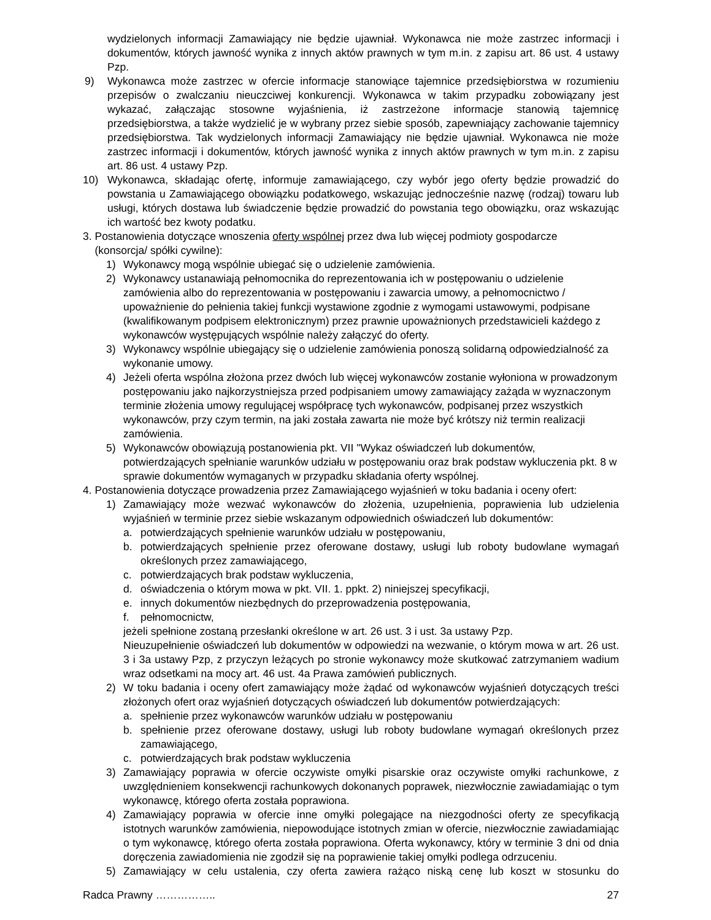wydzielonych informacji Zamawiający nie będzie ujawniał. Wykonawca nie może zastrzec informacji i dokumentów, których jawność wynika z innych aktów prawnych w tym m.in. z zapisu art. 86 ust. 4 ustawy Pzp.
9) Wykonawca może zastrzec w ofercie informacje stanowiące tajemnice przedsiębiorstwa w rozumieniu przepisów o zwalczaniu nieuczciwej konkurencji. Wykonawca w takim przypadku zobowiązany jest wykazać, załączając stosowne wyjaśnienia, iż zastrzeżone informacje stanowią tajemnicę przedsiębiorstwa, a także wydzielić je w wybrany przez siebie sposób, zapewniający zachowanie tajemnicy przedsiębiorstwa. Tak wydzielonych informacji Zamawiający nie będzie ujawniał. Wykonawca nie może zastrzec informacji i dokumentów, których jawność wynika z innych aktów prawnych w tym m.in. z zapisu art. 86 ust. 4 ustawy Pzp.
10) Wykonawca, składając ofertę, informuje zamawiającego, czy wybór jego oferty będzie prowadzić do powstania u Zamawiającego obowiązku podatkowego, wskazując jednocześnie nazwę (rodzaj) towaru lub usługi, których dostawa lub świadczenie będzie prowadzić do powstania tego obowiązku, oraz wskazując ich wartość bez kwoty podatku.
3. Postanowienia dotyczące wnoszenia oferty wspólnej przez dwa lub więcej podmioty gospodarcze
(konsorcja/ spółki cywilne):
1) Wykonawcy mogą wspólnie ubiegać się o udzielenie zamówienia.
2) Wykonawcy ustanawiają pełnomocnika do reprezentowania ich w postępowaniu o udzielenie zamówienia albo do reprezentowania w postępowaniu i zawarcia umowy, a pełnomocnictwo / upoważnienie do pełnienia takiej funkcji wystawione zgodnie z wymogami ustawowymi, podpisane (kwalifikowanym podpisem elektronicznym) przez prawnie upoważnionych przedstawicieli każdego z wykonawców występujących wspólnie należy załączyć do oferty.
3) Wykonawcy wspólnie ubiegający się o udzielenie zamówienia ponoszą solidarną odpowiedzialność za wykonanie umowy.
4) Jeżeli oferta wspólna złożona przez dwóch lub więcej wykonawców zostanie wyłoniona w prowadzonym postępowaniu jako najkorzystniejsza przed podpisaniem umowy zamawiający zażąda w wyznaczonym terminie złożenia umowy regulującej współpracę tych wykonawców, podpisanej przez wszystkich wykonawców, przy czym termin, na jaki została zawarta nie może być krótszy niż termin realizacji zamówienia.
5) Wykonawców obowiązują postanowienia pkt. VII "Wykaz oświadczeń lub dokumentów, potwierdzających spełnianie warunków udziału w postępowaniu oraz brak podstaw wykluczenia pkt. 8 w sprawie dokumentów wymaganych w przypadku składania oferty wspólnej.
4. Postanowienia dotyczące prowadzenia przez Zamawiającego wyjaśnień w toku badania i oceny ofert:
1) Zamawiający może wezwać wykonawców do złożenia, uzupełnienia, poprawienia lub udzielenia wyjaśnień w terminie przez siebie wskazanym odpowiednich oświadczeń lub dokumentów:
a. potwierdzających spełnienie warunków udziału w postępowaniu,
b. potwierdzających spełnienie przez oferowane dostawy, usługi lub roboty budowlane wymagań określonych przez zamawiającego,
c. potwierdzających brak podstaw wykluczenia,
d. oświadczenia o którym mowa w pkt. VII. 1. ppkt. 2) niniejszej specyfikacji,
e. innych dokumentów niezbędnych do przeprowadzenia postępowania,
f. pełnomocnictw,
jeżeli spełnione zostaną przesłanki określone w art. 26 ust. 3 i ust. 3a ustawy Pzp.
Nieuzupełnienie oświadczeń lub dokumentów w odpowiedzi na wezwanie, o którym mowa w art. 26 ust. 3 i 3a ustawy Pzp, z przyczyn leżących po stronie wykonawcy może skutkować zatrzymaniem wadium wraz odsetkami na mocy art. 46 ust. 4a Prawa zamówień publicznych.
2) W toku badania i oceny ofert zamawiający może żądać od wykonawców wyjaśnień dotyczących treści złożonych ofert oraz wyjaśnień dotyczących oświadczeń lub dokumentów potwierdzających:
a. spełnienie przez wykonawców warunków udziału w postępowaniu
b. spełnienie przez oferowane dostawy, usługi lub roboty budowlane wymagań określonych przez zamawiającego,
c. potwierdzających brak podstaw wykluczenia
3) Zamawiający poprawia w ofercie oczywiste omyłki pisarskie oraz oczywiste omyłki rachunkowe, z uwzględnieniem konsekwencji rachunkowych dokonanych poprawek, niezwłocznie zawiadamiając o tym wykonawcę, którego oferta została poprawiona.
4) Zamawiający poprawia w ofercie inne omyłki polegające na niezgodności oferty ze specyfikacją istotnych warunków zamówienia, niepowodujące istotnych zmian w ofercie, niezwłocznie zawiadamiając o tym wykonawcę, którego oferta została poprawiona. Oferta wykonawcy, który w terminie 3 dni od dnia doręczenia zawiadomienia nie zgodził się na poprawienie takiej omyłki podlega odrzuceniu.
5) Zamawiający w celu ustalenia, czy oferta zawiera rażąco niską cenę lub koszt w stosunku do
Radca Prawny …………….. 27